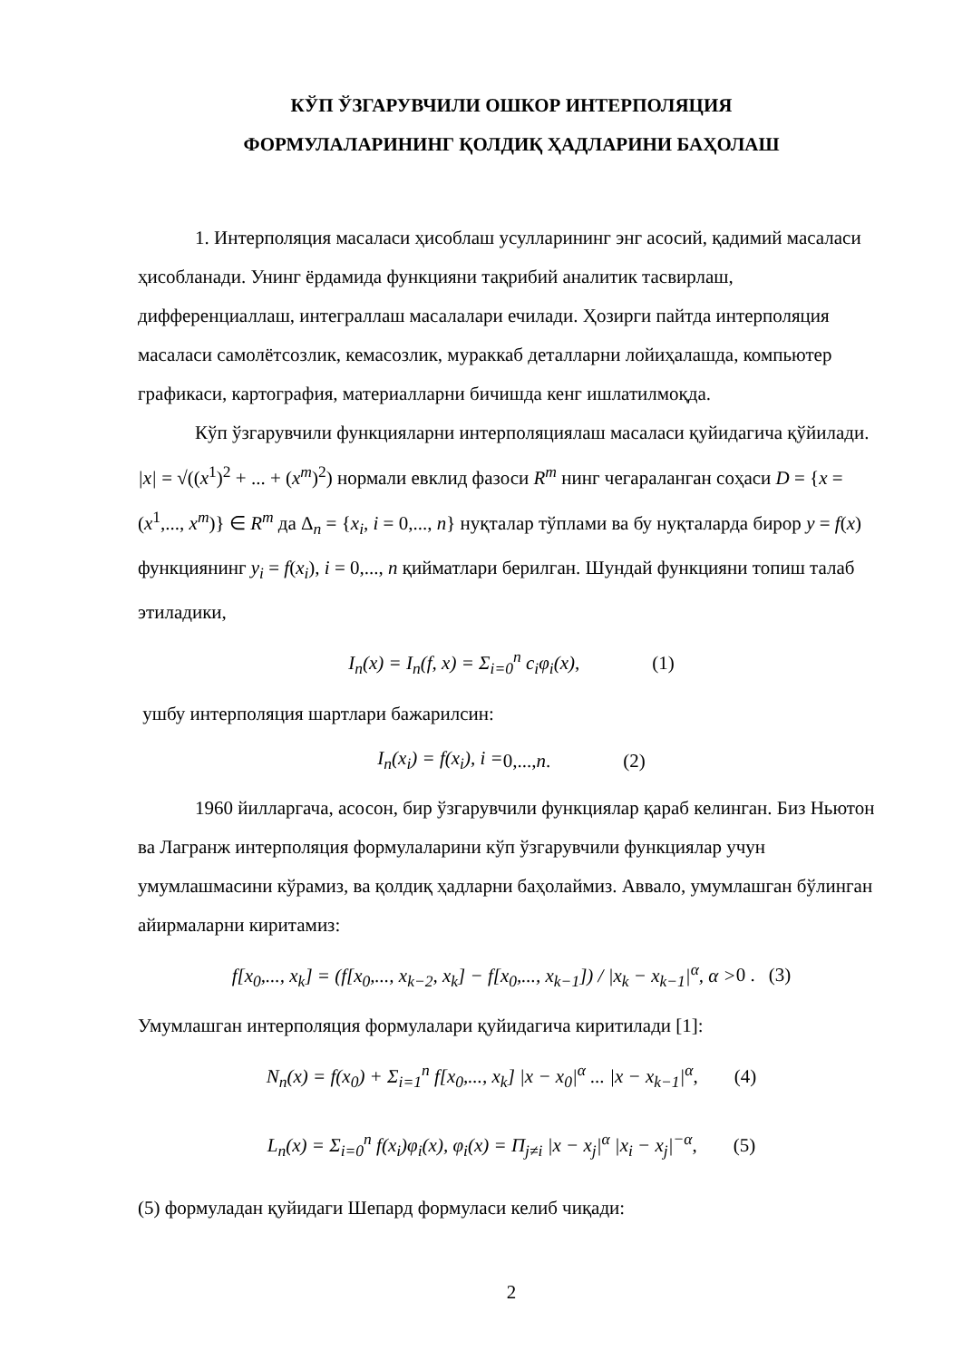КЎП ЎЗГАРУВЧИЛИ ОШКОР ИНТЕРПОЛЯЦИЯ
ФОРМУЛАЛАРИНИНГ ҚОЛДИҚ ҲАДЛАРИНИ БАҲОЛАШ
1. Интерполяция масаласи ҳисоблаш усулларининг энг асосий, қадимий масаласи ҳисобланади. Унинг ёрдамида функцияни тақрибий аналитик тасвирлаш, дифференциаллаш, интеграллаш масалалари ечилади. Ҳозирги пайтда интерполяция масаласи самолётсозлик, кемасозлик, мураккаб деталларни лойиҳалашда, компьютер графикаси, картография, материалларни бичишда кенг ишлатилмоқда.
Кўп ўзгарувчили функцияларни интерполяциялаш масаласи қуйидагича қўйилади. |x| = √((x<sup>1</sup>)<sup>2</sup> + ... + (x<sup>m</sup>)<sup>2</sup>) нормали евклид фазоси R<sup>m</sup> нинг чегараланган соҳаси D = {x = (x<sup>1</sup>,..., x<sup>m</sup>)} ∈ R<sup>m</sup> да Δ<sub>n</sub> = {x<sub>i</sub>, i = 0,..., n} нуқталар тўплами ва бу нуқталарда бирор y = f(x) функциянинг y<sub>i</sub> = f(x<sub>i</sub>), i = 0,..., n қийматлари берилган. Шундай функцияни топиш талаб этиладики,
I<sub>n</sub>(x) = I<sub>n</sub>(f, x) = Σ<sub>i=0</sub><sup>n</sup> c<sub>i</sub>φ<sub>i</sub>(x), (1)
ушбу интерполяция шартлари бажарилсин:
I<sub>n</sub>(x<sub>i</sub>) = f(x<sub>i</sub>), i = 0,..., n . (2)
1960 йилларгача, асосон, бир ўзгарувчили функциялар қараб келинган. Биз Ньютон ва Лагранж интерполяция формулаларини кўп ўзгарувчили функциялар учун умумлашмасини кўрамиз, ва қолдиқ ҳадларни баҳолаймиз. Аввало, умумлашган бўлинган айирмаларни киритамиз:
f[x<sub>0</sub>,..., x<sub>k</sub>] = (f[x<sub>0</sub>,..., x<sub>k−2</sub>, x<sub>k</sub>] − f[x<sub>0</sub>,..., x<sub>k−1</sub>]) / |x<sub>k</sub> − x<sub>k−1</sub>|<sup>α</sup>, α > 0 . (3)
Умумлашган интерполяция формулалари қуйидагича киритилади [1]:
N<sub>n</sub>(x) = f(x<sub>0</sub>) + Σ<sub>i=1</sub><sup>n</sup> f[x<sub>0</sub>,..., x<sub>k</sub>] |x − x<sub>0</sub>|<sup>α</sup> ... |x − x<sub>k−1</sub>|<sup>α</sup>, (4)
L<sub>n</sub>(x) = Σ<sub>i=0</sub><sup>n</sup> f(x<sub>i</sub>)φ<sub>i</sub>(x), φ<sub>i</sub>(x) = Π<sub>j≠i</sub> |x − x<sub>j</sub>|<sup>α</sup> |x<sub>i</sub> − x<sub>j</sub>|<sup>−α</sup>, (5)
(5) формуладан қуйидаги Шепард формуласи келиб чиқади:
2